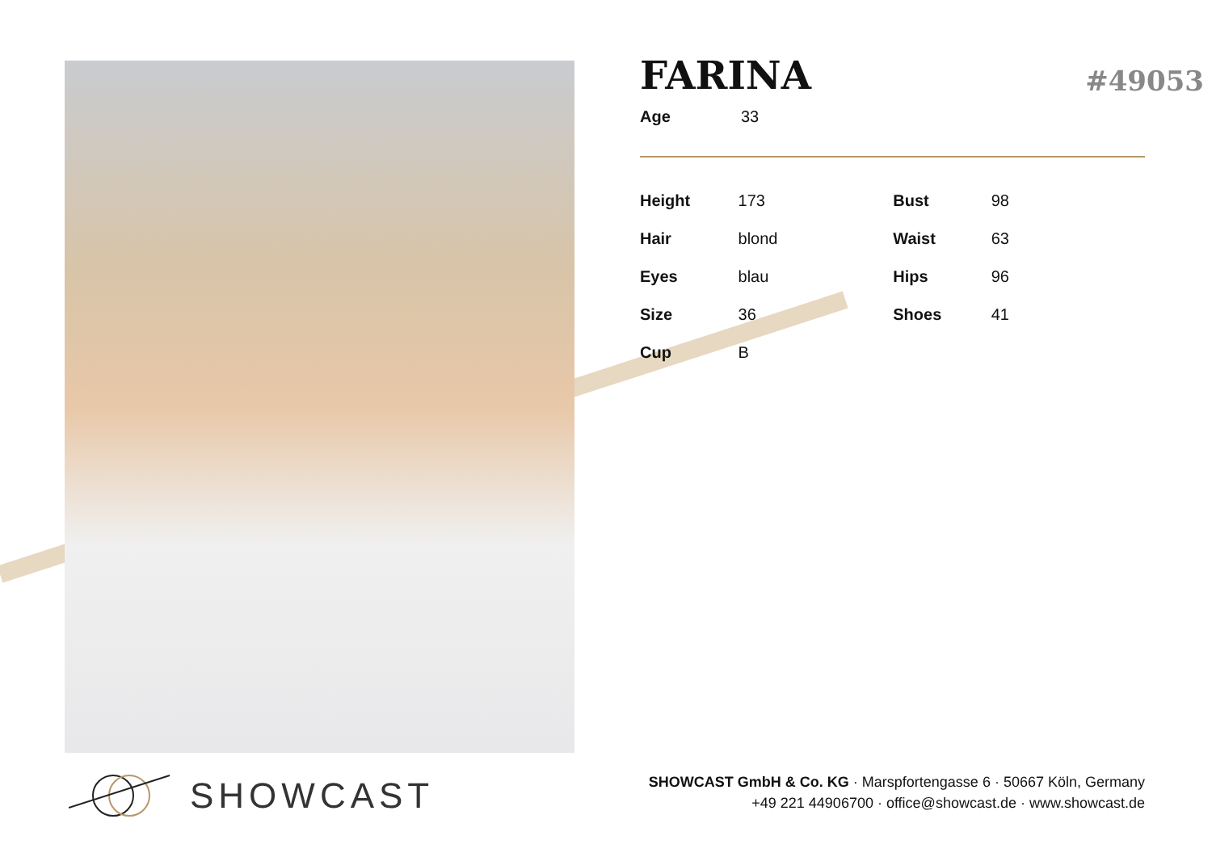#49053
FARINA
| Age | 33 |
| Height | 173 | Bust | 98 |
| Hair | blond | Waist | 63 |
| Eyes | blau | Hips | 96 |
| Size | 36 | Shoes | 41 |
| Cup | B | | |
SHOWCAST
SHOWCAST GmbH & Co. KG · Marspfortengasse 6 · 50667 Köln, Germany
+49 221 44906700 · office@showcast.de · www.showcast.de